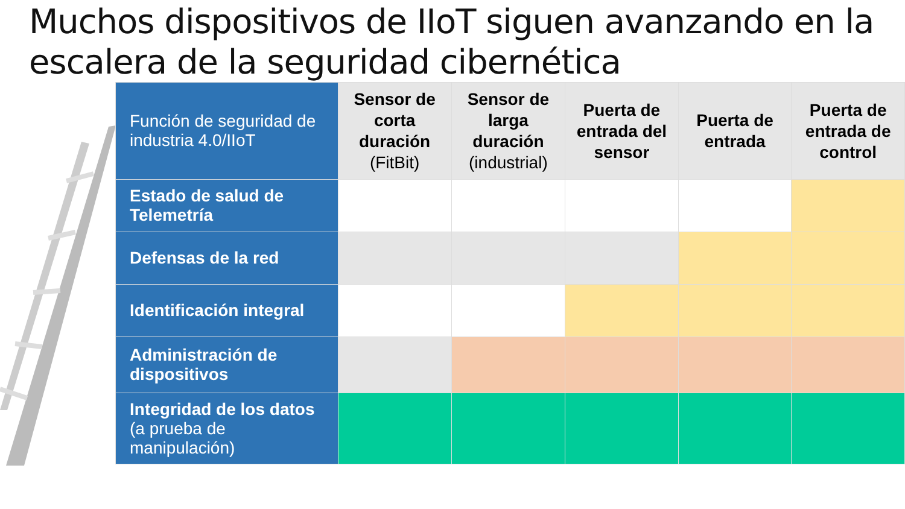Muchos dispositivos de IIoT siguen avanzando en la escalera de la seguridad cibernética
| Función de seguridad de industria 4.0/IIoT | Sensor de corta duración (FitBit) | Sensor de larga duración (industrial) | Puerta de entrada del sensor | Puerta de entrada | Puerta de entrada de control |
| Estado de salud de Telemetría | | | | | |
| Defensas de la red | | | | | |
| Identificación integral | | | | | |
| Administración de dispositivos | | | | | |
| Integridad de los datos (a prueba de manipulación) | | | | | |